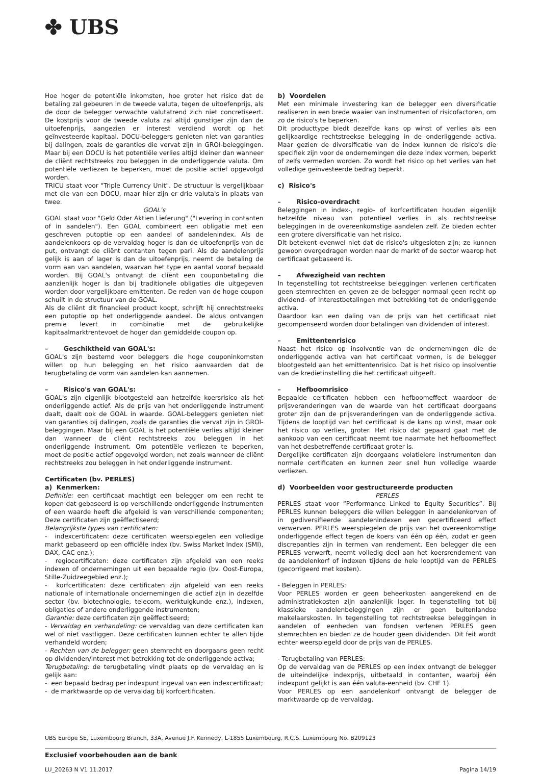✤ UBS
Hoe hoger de potentiële inkomsten, hoe groter het risico dat de betaling zal gebeuren in de tweede valuta, tegen de uitoefenprijs, als de door de belegger verwachte valutatrend zich niet concretiseert. De kostprijs voor de tweede valuta zal altijd gunstiger zijn dan de uitoefenprijs, aangezien er interest verdiend wordt op het geïnvesteerde kapitaal. DOCU-beleggers genieten niet van garanties bij dalingen, zoals de garanties die vervat zijn in GROI-beleggingen. Maar bij een DOCU is het potentiële verlies altijd kleiner dan wanneer de cliënt rechtstreeks zou beleggen in de onderliggende valuta. Om potentiële verliezen te beperken, moet de positie actief opgevolgd worden.
TRICU staat voor "Triple Currency Unit". De structuur is vergelijkbaar met die van een DOCU, maar hier zijn er drie valuta's in plaats van twee.
GOAL's
GOAL staat voor "Geld Oder Aktien Lieferung" ("Levering in contanten of in aandelen"). Een GOAL combineert een obligatie met een geschreven putoptie op een aandeel of aandelenindex. Als de aandelenkoers op de vervaldag hoger is dan de uitoefenprijs van de put, ontvangt de cliënt contanten tegen pari. Als de aandelenprijs gelijk is aan of lager is dan de uitoefenprijs, neemt de betaling de vorm aan van aandelen, waarvan het type en aantal vooraf bepaald worden. Bij GOAL's ontvangt de cliënt een couponbetaling die aanzienlijk hoger is dan bij traditionele obligaties die uitgegeven worden door vergelijkbare emittenten. De reden van de hoge coupon schuilt in de structuur van de GOAL.
Als de cliënt dit financieel product koopt, schrijft hij onrechtstreeks een putoptie op het onderliggende aandeel. De aldus ontvangen premie levert in combinatie met de gebruikelijke kapitaalmarktrentevoet de hoger dan gemiddelde coupon op.
– Geschiktheid van GOAL's:
GOAL's zijn bestemd voor beleggers die hoge couponinkomsten willen op hun belegging en het risico aanvaarden dat de terugbetaling de vorm van aandelen kan aannemen.
– Risico's van GOAL's:
GOAL's zijn eigenlijk blootgesteld aan hetzelfde koersrisico als het onderliggende actief. Als de prijs van het onderliggende instrument daalt, daalt ook de GOAL in waarde. GOAL-beleggers genieten niet van garanties bij dalingen, zoals de garanties die vervat zijn in GROI-beleggingen. Maar bij een GOAL is het potentiële verlies altijd kleiner dan wanneer de cliënt rechtstreeks zou beleggen in het onderliggende instrument. Om potentiële verliezen te beperken, moet de positie actief opgevolgd worden, net zoals wanneer de cliënt rechtstreeks zou beleggen in het onderliggende instrument.
Certificaten (bv. PERLES)
a) Kenmerken:
Definitie: een certificaat machtigt een belegger om een recht te kopen dat gebaseerd is op verschillende onderliggende instrumenten of een waarde heeft die afgeleid is van verschillende componenten; Deze certificaten zijn geëffectiseerd;
Belangrijkste types van certificaten:
- indexcertificaten: deze certificaten weerspiegelen een volledige markt gebaseerd op een officiële index (bv. Swiss Market Index (SMI), DAX, CAC enz.);
- regiocertificaten: deze certificaten zijn afgeleid van een reeks indexen of ondernemingen uit een bepaalde regio (bv. Oost-Europa, Stille-Zuidzeegebied enz.);
- korfcertificaten: deze certificaten zijn afgeleid van een reeks nationale of internationale ondernemingen die actief zijn in dezelfde sector (bv. biotechnologie, telecom, werktuigkunde enz.), indexen, obligaties of andere onderliggende instrumenten;
Garantie: deze certificaten zijn geëffectiseerd;
- Vervaldag en verhandeling: de vervaldag van deze certificaten kan wel of niet vastliggen. Deze certificaten kunnen echter te allen tijde verhandeld worden;
- Rechten van de belegger: geen stemrecht en doorgaans geen recht op dividenden/interest met betrekking tot de onderliggende activa;
Terugbetaling: de terugbetaling vindt plaats op de vervaldag en is gelijk aan:
- een bepaald bedrag per indexpunt ingeval van een indexcertificaat;
- de marktwaarde op de vervaldag bij korfcertificaten.
b) Voordelen
Met een minimale investering kan de belegger een diversificatie realiseren in een brede waaier van instrumenten of risicofactoren, om zo de risico's te beperken.
Dit producttype biedt dezelfde kans op winst of verlies als een gelijkaardige rechtstreekse belegging in de onderliggende activa. Maar gezien de diversificatie van de index kunnen de risico's die specifiek zijn voor de ondernemingen die deze index vormen, beperkt of zelfs vermeden worden. Zo wordt het risico op het verlies van het volledige geïnvesteerde bedrag beperkt.
c) Risico's
– Risico-overdracht
Beleggingen in index-, regio- of korfcertificaten houden eigenlijk hetzelfde niveau van potentieel verlies in als rechtstreekse beleggingen in de overeenkomstige aandelen zelf. Ze bieden echter een grotere diversificatie van het risico.
Dit betekent evenwel niet dat de risico's uitgesloten zijn; ze kunnen gewoon overgedragen worden naar de markt of de sector waarop het certificaat gebaseerd is.
– Afwezigheid van rechten
In tegenstelling tot rechtstreekse beleggingen verlenen certificaten geen stemrechten en geven ze de belegger normaal geen recht op dividend- of interestbetalingen met betrekking tot de onderliggende activa.
Daardoor kan een daling van de prijs van het certificaat niet gecompenseerd worden door betalingen van dividenden of interest.
– Emittentenrisico
Naast het risico op insolventie van de ondernemingen die de onderliggende activa van het certificaat vormen, is de belegger blootgesteld aan het emittentenrisico. Dat is het risico op insolventie van de kredietinstelling die het certificaat uitgeeft.
– Hefboomrisico
Bepaalde certificaten hebben een hefboomeffect waardoor de prijsveranderingen van de waarde van het certificaat doorgaans groter zijn dan de prijsveranderingen van de onderliggende activa. Tijdens de looptijd van het certificaat is de kans op winst, maar ook het risico op verlies, groter. Het risico dat gepaard gaat met de aankoop van een certificaat neemt toe naarmate het hefboomeffect van het desbetreffende certificaat groter is.
Dergelijke certificaten zijn doorgaans volatielere instrumenten dan normale certificaten en kunnen zeer snel hun volledige waarde verliezen.
d) Voorbeelden voor gestructureerde producten
PERLES
PERLES staat voor “Performance Linked to Equity Securities”. Bij PERLES kunnen beleggers die willen beleggen in aandelenkorven of in gediversifieerde aandelenindexen een gecertificeerd effect verwerven. PERLES weerspiegelen de prijs van het overeenkomstige onderliggende effect tegen de koers van één op één, zodat er geen discrepanties zijn in termen van rendement. Een belegger die een PERLES verwerft, neemt volledig deel aan het koersrendement van de aandelenkorf of indexen tijdens de hele looptijd van de PERLES (gecorrigeerd met kosten).
- Beleggen in PERLES:
Voor PERLES worden er geen beheerkosten aangerekend en de administratiekosten zijn aanzienlijk lager. In tegenstelling tot bij klassieke aandelenbeleggingen zijn er geen buitenlandse makelaarskosten. In tegenstelling tot rechtstreekse beleggingen in aandelen of eenheden van fondsen verlenen PERLES geen stemrechten en bieden ze de houder geen dividenden. Dit feit wordt echter weerspiegeld door de prijs van de PERLES.
- Terugbetaling van PERLES:
Op de vervaldag van de PERLES op een index ontvangt de belegger de uiteindelijke indexprijs, uitbetaald in contanten, waarbij één indexpunt gelijkt is aan één valuta-eenheid (bv. CHF 1).
Voor PERLES op een aandelenkorf ontvangt de belegger de marktwaarde op de vervaldag.
UBS Europe SE, Luxembourg Branch, 33A, Avenue J.F. Kennedy, L-1855 Luxembourg, R.C.S. Luxembourg No. B209123
Exclusief voorbehouden aan de bank
LU_20263 N V1 11.2017 Pagina 14/19